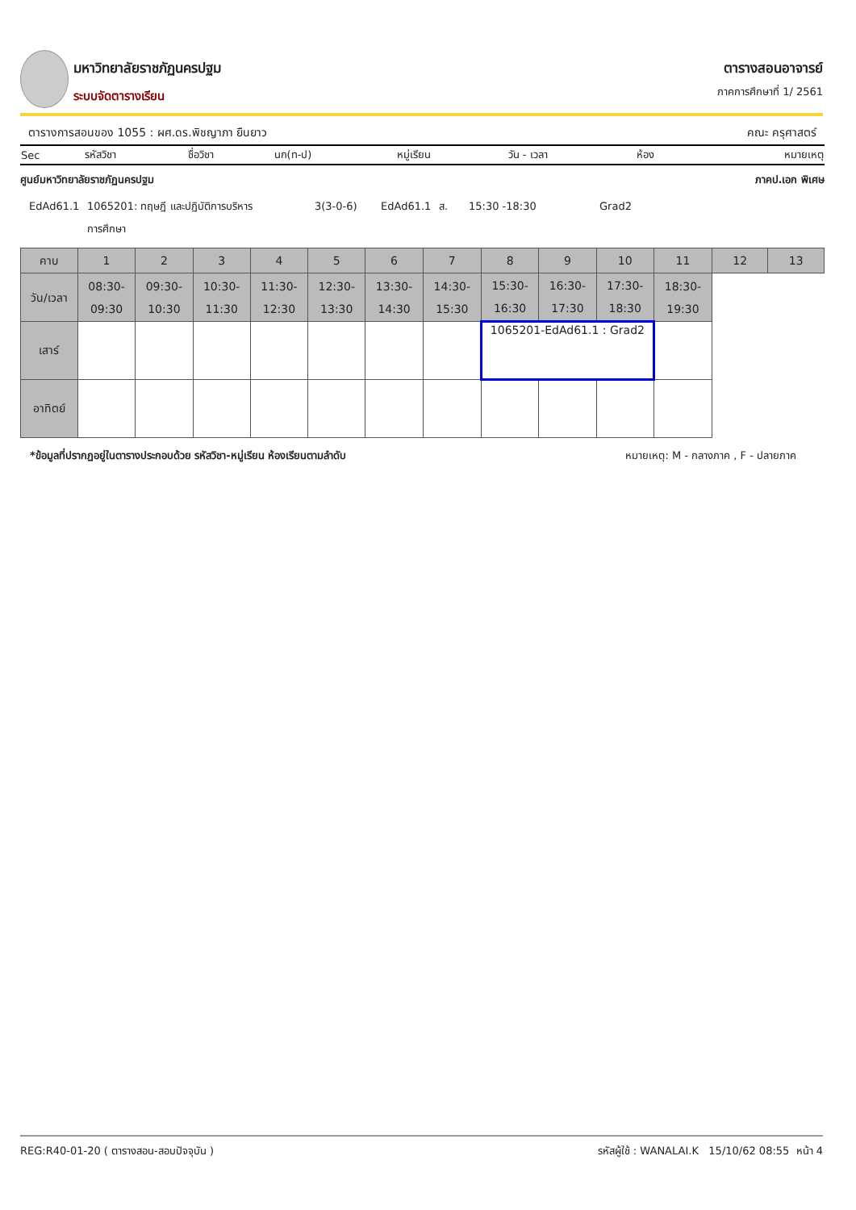มหาวิทยาลัยราชภัฏนครปฐม
ระบบจัดตารางเรียน
ตารางสอนอาจารย์
ภาคการศึกษาที่ 1/ 2561
ตารางการสอนของ 1055 : ผศ.ดร.พิชญาภา ยืนยาว คณะ ครุศาสตร์
| Sec | รหัสวิชา | ชื่อวิชา | นก(ท-ป) | หมู่เรียน | วัน - เวลา | ห้อง | หมายเหตุ |
ศูนย์มหาวิทยาลัยราชภัฏนครปฐม ภาคป.เอก พิเศษ
| EdAd61.1 | 1065201: ทฤษฎี และปฏิบัติการบริหาร การศึกษา | 3(3-0-6) | EdAd61.1 | ส. | 15:30 -18:30 | Grad2 |
| คาบ | 1 | 2 | 3 | 4 | 5 | 6 | 7 | 8 | 9 | 10 | 11 | 12 | 13 |
| วัน/เวลา | 08:30- 09:30 | 09:30- 10:30 | 10:30- 11:30 | 11:30- 12:30 | 12:30- 13:30 | 13:30- 14:30 | 14:30- 15:30 | 15:30- 16:30 | 16:30- 17:30 | 17:30- 18:30 | 18:30- 19:30 | | |
| เสาร์ | | | | | | | | 1065201-EdAd61.1 : Grad2 | | | | | |
| อาทิตย์ | | | | | | | | | | | | | |
*ข้อมูลที่ปรากฏอยู่ในตารางประกอบด้วย รหัสวิชา-หมู่เรียน ห้องเรียนตามลำดับ หมายเหตุ: M - กลางภาค , F - ปลายภาค
REG:R40-01-20 ( ตารางสอน-สอบปัจจุบัน ) รหัสผู้ใช้ : WANALAI.K 15/10/62 08:55 หน้า 4